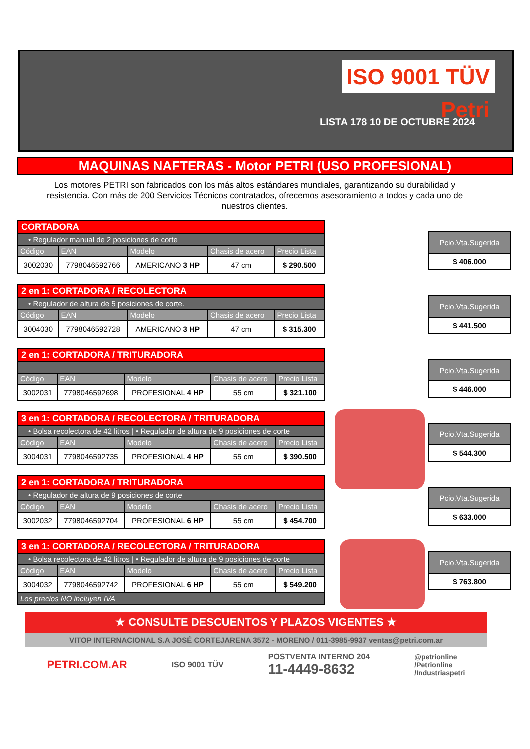ISO 9001 TÜV Petri
LISTA 178 10 DE OCTUBRE 2024
MAQUINAS NAFTERAS - Motor PETRI (USO PROFESIONAL)
Los motores PETRI son fabricados con los más altos estándares mundiales, garantizando su durabilidad y resistencia. Con más de 200 Servicios Técnicos contratados, ofrecemos asesoramiento a todos y cada uno de nuestros clientes.
| CORTADORA | | | | |
| • Regulador manual de 2 posiciones de corte | | | | |
| Código | EAN | Modelo | Chasis de acero | Precio Lista |
| 3002030 | 7798046592766 | AMERICANO 3 HP | 47 cm | $ 290.500 |
| Pcio.Vta.Sugerida |
| --- |
| $ 406.000 |
| 2 en 1: CORTADORA / RECOLECTORA | | | | |
| • Regulador de altura de 5 posiciones de corte. | | | | |
| Código | EAN | Modelo | Chasis de acero | Precio Lista |
| 3004030 | 7798046592728 | AMERICANO 3 HP | 47 cm | $ 315.300 |
| Pcio.Vta.Sugerida |
| --- |
| $ 441.500 |
| 2 en 1: CORTADORA / TRITURADORA | | | | |
| Código | EAN | Modelo | Chasis de acero | Precio Lista |
| 3002031 | 7798046592698 | PROFESIONAL 4 HP | 55 cm | $ 321.100 |
| Pcio.Vta.Sugerida |
| --- |
| $ 446.000 |
| 3 en 1: CORTADORA / RECOLECTORA / TRITURADORA | | | | |
| • Bolsa recolectora de 42 litros / • Regulador de altura de 9 posiciones de corte | | | | |
| Código | EAN | Modelo | Chasis de acero | Precio Lista |
| 3004031 | 7798046592735 | PROFESIONAL 4 HP | 55 cm | $ 390.500 |
| Pcio.Vta.Sugerida |
| --- |
| $ 544.300 |
| 2 en 1: CORTADORA / TRITURADORA | | | | |
| • Regulador de altura de 9 posiciones de corte | | | | |
| Código | EAN | Modelo | Chasis de acero | Precio Lista |
| 3002032 | 7798046592704 | PROFESIONAL 6 HP | 55 cm | $ 454.700 |
| Pcio.Vta.Sugerida |
| --- |
| $ 633.000 |
| 3 en 1: CORTADORA / RECOLECTORA / TRITURADORA | | | | |
| • Bolsa recolectora de 42 litros / • Regulador de altura de 9 posiciones de corte | | | | |
| Código | EAN | Modelo | Chasis de acero | Precio Lista |
| 3004032 | 7798046592742 | PROFESIONAL 6 HP | 55 cm | $ 549.200 |
| Los precios NO incluyen IVA | | | | |
| Pcio.Vta.Sugerida |
| --- |
| $ 763.800 |
★ CONSULTE DESCUENTOS Y PLAZOS VIGENTES ★
VITOP INTERNACIONAL S.A JOSÉ CORTEJARENA 3572 - MORENO / 011-3985-9937 ventas@petri.com.ar
PETRI.COM.AR ISO 9001 TÜV POSTVENTA INTERNO 204
11-4449-8632 @petrionline
/Petrionline
/Industriaspetri